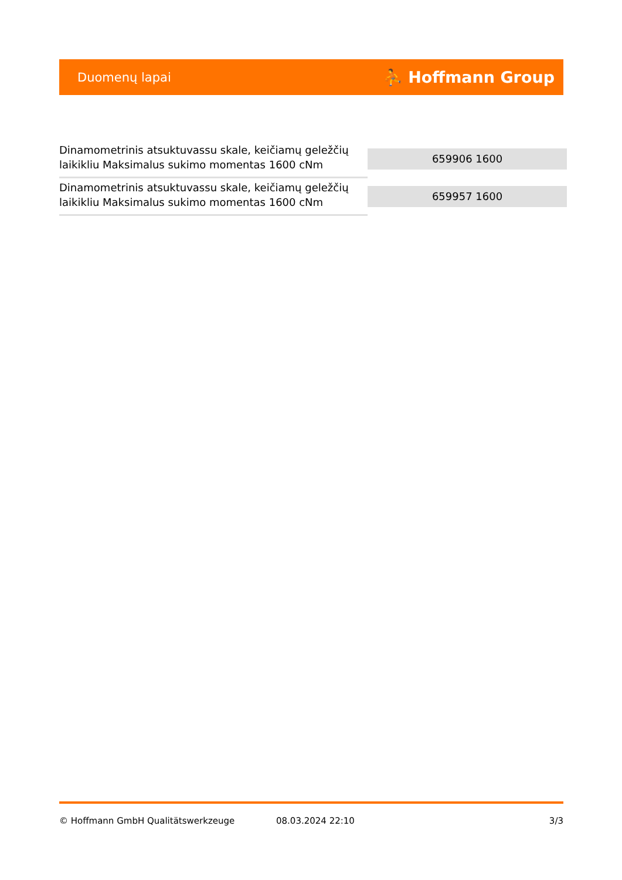Duomenų lapai ⛹ Hoffmann Group
| Dinamometrinis atsuktuvassu skale, keičiamų geležčių laikikliu Maksimalus sukimo momentas 1600 cNm | 659906 1600 |
| Dinamometrinis atsuktuvassu skale, keičiamų geležčių laikikliu Maksimalus sukimo momentas 1600 cNm | 659957 1600 |
© Hoffmann GmbH Qualitätswerkzeuge 08.03.2024 22:10 3/3